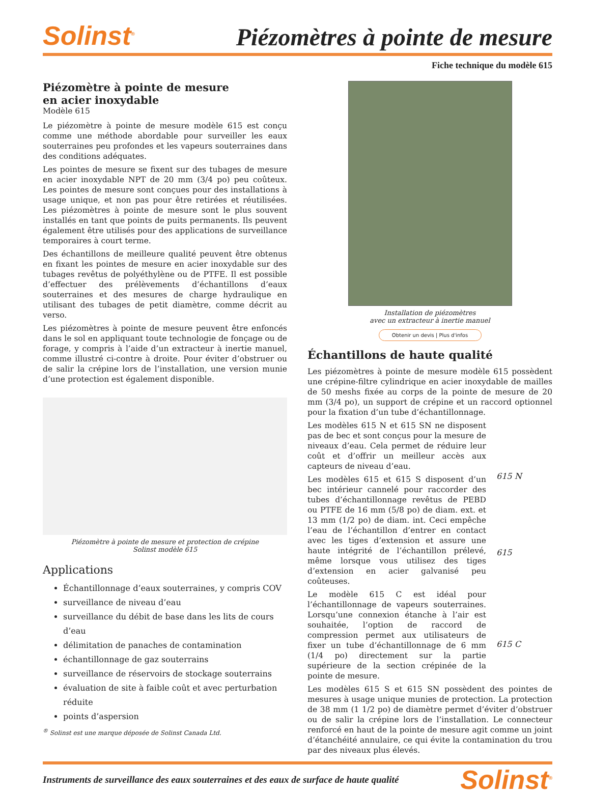Solinst<sup>®</sup>
Piézomètres à pointe de mesure
Fiche technique du modèle 615
Piézomètre à pointe de mesure
en acier inoxydable
Modèle 615
Le piézomètre à pointe de mesure modèle 615 est conçu comme une méthode abordable pour surveiller les eaux souterraines peu profondes et les vapeurs souterraines dans des conditions adéquates.
Les pointes de mesure se fixent sur des tubages de mesure en acier inoxydable NPT de 20 mm (3/4 po) peu coûteux. Les pointes de mesure sont conçues pour des installations à usage unique, et non pas pour être retirées et réutilisées. Les piézomètres à pointe de mesure sont le plus souvent installés en tant que points de puits permanents. Ils peuvent également être utilisés pour des applications de surveillance temporaires à court terme.
Des échantillons de meilleure qualité peuvent être obtenus en fixant les pointes de mesure en acier inoxydable sur des tubages revêtus de polyéthylène ou de PTFE. Il est possible d’effectuer des prélèvements d’échantillons d’eaux souterraines et des mesures de charge hydraulique en utilisant des tubages de petit diamètre, comme décrit au verso.
Les piézomètres à pointe de mesure peuvent être enfoncés dans le sol en appliquant toute technologie de fonçage ou de forage, y compris à l’aide d’un extracteur à inertie manuel, comme illustré ci-contre à droite. Pour éviter d’obstruer ou de salir la crépine lors de l’installation, une version munie d’une protection est également disponible.
Piézomètre à pointe de mesure et protection de crépine
Solinst modèle 615
Applications
Échantillonnage d’eaux souterraines, y compris COV
surveillance de niveau d’eau
surveillance du débit de base dans les lits de cours d’eau
délimitation de panaches de contamination
échantillonnage de gaz souterrains
surveillance de réservoirs de stockage souterrains
évaluation de site à faible coût et avec perturbation réduite
points d’aspersion
<sup>®</sup> Solinst est une marque déposée de Solinst Canada Ltd.
Installation de piézomètres
avec un extracteur à inertie manuel
Obtenir un devis | Plus d'infos
Échantillons de haute qualité
Les piézomètres à pointe de mesure modèle 615 possèdent une crépine-filtre cylindrique en acier inoxydable de mailles de 50 meshs fixée au corps de la pointe de mesure de 20 mm (3/4 po), un support de crépine et un raccord optionnel pour la fixation d’un tube d’échantillonnage.
Les modèles 615 N et 615 SN ne disposent pas de bec et sont conçus pour la mesure de niveaux d’eau. Cela permet de réduire leur coût et d’offrir un meilleur accès aux capteurs de niveau d’eau.
Les modèles 615 et 615 S disposent d’un bec intérieur cannelé pour raccorder des tubes d’échantillonnage revêtus de PEBD ou PTFE de 16 mm (5/8 po) de diam. ext. et 13 mm (1/2 po) de diam. int. Ceci empêche l’eau de l’échantillon d’entrer en contact avec les tiges d’extension et assure une haute intégrité de l’échantillon prélevé, même lorsque vous utilisez des tiges d’extension en acier galvanisé peu coûteuses.
Le modèle 615 C est idéal pour l’échantillonnage de vapeurs souterraines. Lorsqu’une connexion étanche à l’air est souhaitée, l’option de raccord de compression permet aux utilisateurs de fixer un tube d’échantillonnage de 6 mm (1/4 po) directement sur la partie supérieure de la section crépinée de la pointe de mesure.
615 N
615
615 C
Les modèles 615 S et 615 SN possèdent des pointes de mesures à usage unique munies de protection. La protection de 38 mm (1 1/2 po) de diamètre permet d’éviter d’obstruer ou de salir la crépine lors de l’installation. Le connecteur renforcé en haut de la pointe de mesure agit comme un joint d’étanchéité annulaire, ce qui évite la contamination du trou par des niveaux plus élevés.
Instruments de surveillance des eaux souterraines et des eaux de surface de haute qualité Solinst<sup>®</sup>